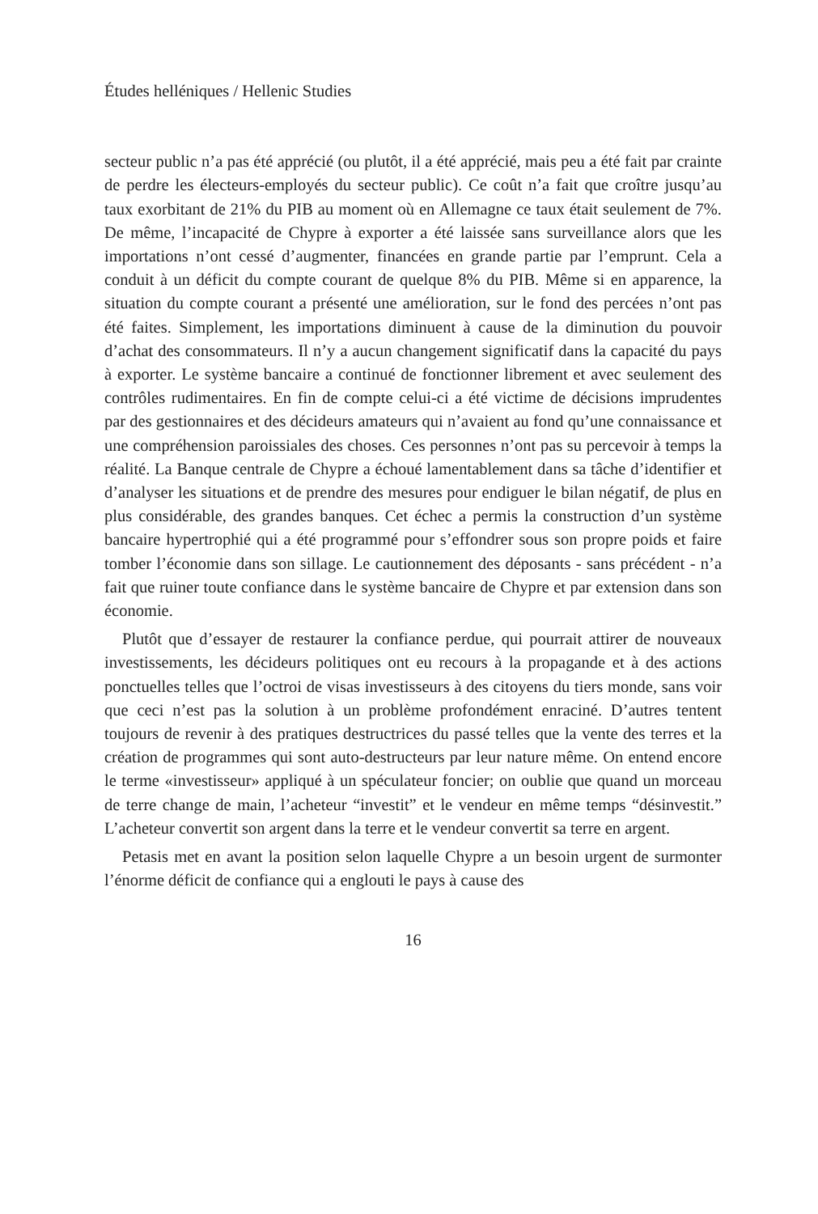Études helléniques / Hellenic Studies
secteur public n’a pas été apprécié (ou plutôt, il a été apprécié, mais peu a été fait par crainte de perdre les électeurs-employés du secteur public). Ce coût n’a fait que croître jusqu’au taux exorbitant de 21% du PIB au moment où en Allemagne ce taux était seulement de 7%. De même, l’incapacité de Chypre à exporter a été laissée sans surveillance alors que les importations n’ont cessé d’augmenter, financées en grande partie par l’emprunt. Cela a conduit à un déficit du compte courant de quelque 8% du PIB. Même si en apparence, la situation du compte courant a présenté une amélioration, sur le fond des percées n’ont pas été faites. Simplement, les importations diminuent à cause de la diminution du pouvoir d’achat des consommateurs. Il n’y a aucun changement significatif dans la capacité du pays à exporter. Le système bancaire a continué de fonctionner librement et avec seulement des contrôles rudimentaires. En fin de compte celui-ci a été victime de décisions imprudentes par des gestionnaires et des décideurs amateurs qui n’avaient au fond qu’une connaissance et une compréhension paroissiales des choses. Ces personnes n’ont pas su percevoir à temps la réalité. La Banque centrale de Chypre a échoué lamentablement dans sa tâche d’identifier et d’analyser les situations et de prendre des mesures pour endiguer le bilan négatif, de plus en plus considérable, des grandes banques. Cet échec a permis la construction d’un système bancaire hypertrophié qui a été programmé pour s’effondrer sous son propre poids et faire tomber l’économie dans son sillage. Le cautionnement des déposants - sans précédent - n’a fait que ruiner toute confiance dans le système bancaire de Chypre et par extension dans son économie.
Plutôt que d’essayer de restaurer la confiance perdue, qui pourrait attirer de nouveaux investissements, les décideurs politiques ont eu recours à la propagande et à des actions ponctuelles telles que l’octroi de visas investisseurs à des citoyens du tiers monde, sans voir que ceci n’est pas la solution à un problème profondément enraciné. D’autres tentent toujours de revenir à des pratiques destructrices du passé telles que la vente des terres et la création de programmes qui sont auto-destructeurs par leur nature même. On entend encore le terme «investisseur» appliqué à un spéculateur foncier; on oublie que quand un morceau de terre change de main, l’acheteur “investit” et le vendeur en même temps “désinvestit.” L’acheteur convertit son argent dans la terre et le vendeur convertit sa terre en argent.
Petasis met en avant la position selon laquelle Chypre a un besoin urgent de surmonter l’énorme déficit de confiance qui a englouti le pays à cause des
16